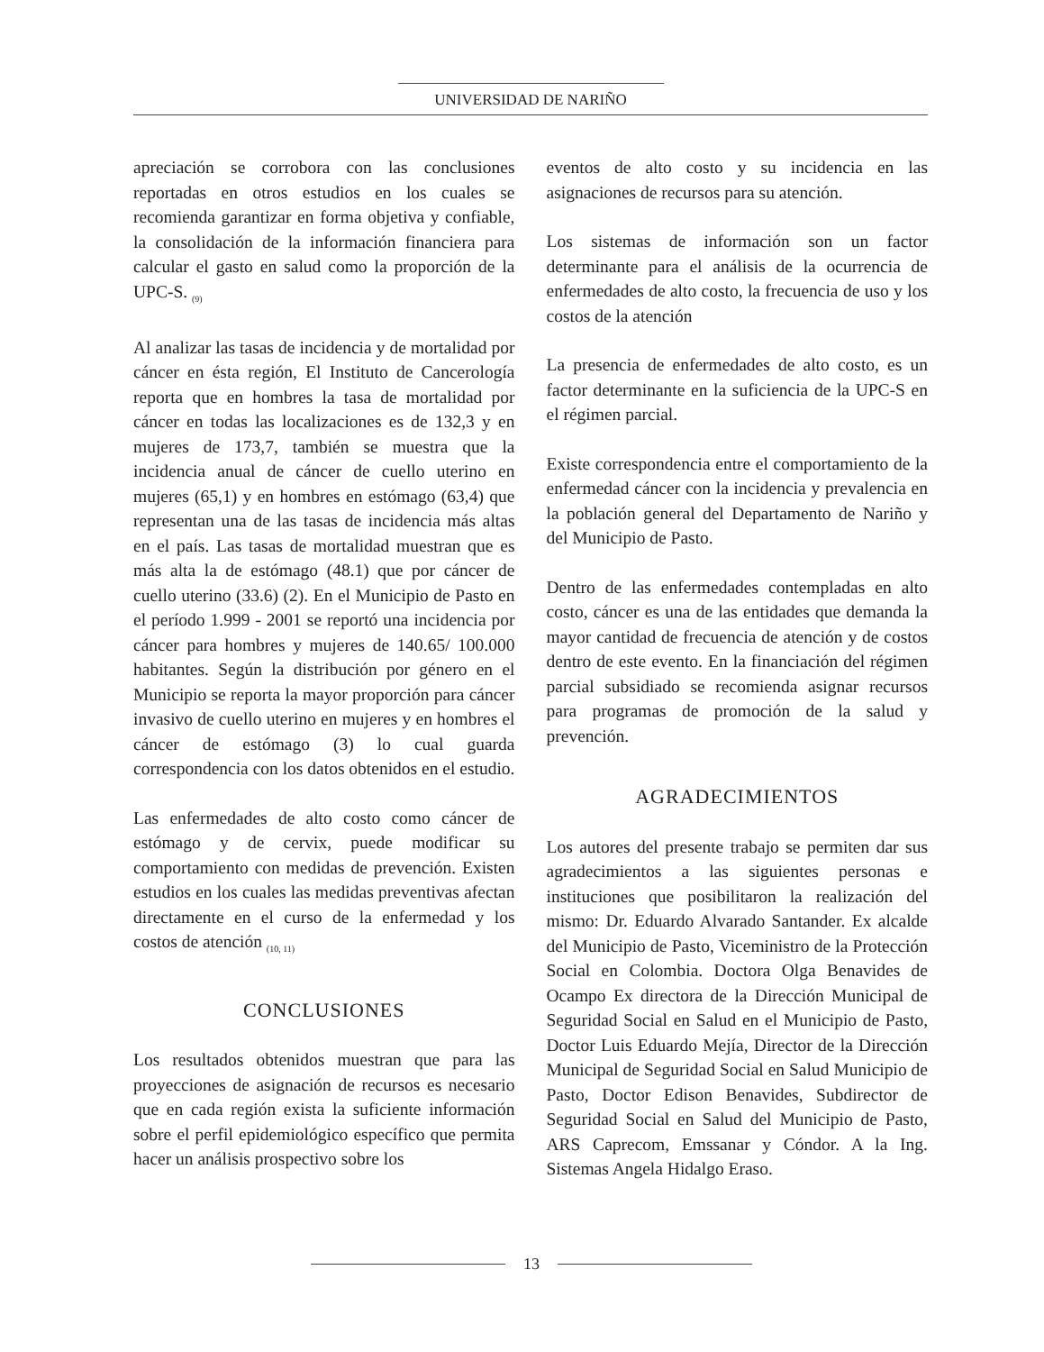UNIVERSIDAD DE NARIÑO
apreciación se corrobora con las conclusiones reportadas en otros estudios en los cuales se recomienda garantizar en forma objetiva y confiable, la consolidación de la información financiera para calcular el gasto en salud como la proporción de la UPC-S. <sub>(9)</sub>
Al analizar las tasas de incidencia y de mortalidad por cáncer en ésta región, El Instituto de Cancerología reporta que en hombres la tasa de mortalidad por cáncer en todas las localizaciones es de 132,3 y en mujeres de 173,7, también se muestra que la incidencia anual de cáncer de cuello uterino en mujeres (65,1) y en hombres en estómago (63,4) que representan una de las tasas de incidencia más altas en el país. Las tasas de mortalidad muestran que es más alta la de estómago (48.1) que por cáncer de cuello uterino (33.6) (2). En el Municipio de Pasto en el período 1.999 - 2001 se reportó una incidencia por cáncer para hombres y mujeres de 140.65/ 100.000 habitantes. Según la distribución por género en el Municipio se reporta la mayor proporción para cáncer invasivo de cuello uterino en mujeres y en hombres el cáncer de estómago (3) lo cual guarda correspondencia con los datos obtenidos en el estudio.
Las enfermedades de alto costo como cáncer de estómago y de cervix, puede modificar su comportamiento con medidas de prevención. Existen estudios en los cuales las medidas preventivas afectan directamente en el curso de la enfermedad y los costos de atención <sub>(10, 11)</sub>
CONCLUSIONES
Los resultados obtenidos muestran que para las proyecciones de asignación de recursos es necesario que en cada región exista la suficiente información sobre el perfil epidemiológico específico que permita hacer un análisis prospectivo sobre los
eventos de alto costo y su incidencia en las asignaciones de recursos para su atención.
Los sistemas de información son un factor determinante para el análisis de la ocurrencia de enfermedades de alto costo, la frecuencia de uso y los costos de la atención
La presencia de enfermedades de alto costo, es un factor determinante en la suficiencia de la UPC-S en el régimen parcial.
Existe correspondencia entre el comportamiento de la enfermedad cáncer con la incidencia y prevalencia en la población general del Departamento de Nariño y del Municipio de Pasto.
Dentro de las enfermedades contempladas en alto costo, cáncer es una de las entidades que demanda la mayor cantidad de frecuencia de atención y de costos dentro de este evento. En la financiación del régimen parcial subsidiado se recomienda asignar recursos para programas de promoción de la salud y prevención.
AGRADECIMIENTOS
Los autores del presente trabajo se permiten dar sus agradecimientos a las siguientes personas e instituciones que posibilitaron la realización del mismo: Dr. Eduardo Alvarado Santander. Ex alcalde del Municipio de Pasto, Viceministro de la Protección Social en Colombia. Doctora Olga Benavides de Ocampo Ex directora de la Dirección Municipal de Seguridad Social en Salud en el Municipio de Pasto, Doctor Luis Eduardo Mejía, Director de la Dirección Municipal de Seguridad Social en Salud Municipio de Pasto, Doctor Edison Benavides, Subdirector de Seguridad Social en Salud del Municipio de Pasto, ARS Caprecom, Emssanar y Cóndor. A la Ing. Sistemas Angela Hidalgo Eraso.
13